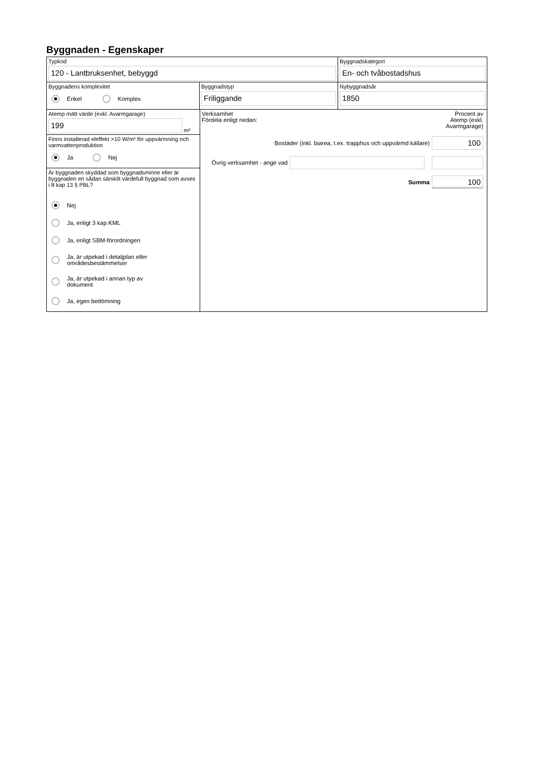Byggnaden - Egenskaper
Typkod
120 - Lantbruksenhet, bebyggd
Byggnadskategori
En- och tvåbostadshus
Byggnadens komplexitet
Enkel Komplex
Byggnadstyp
Friliggande
Nybyggnadsår
1850
Atemp mätt värde (exkl. Avarmgarage)
199
m²
Finns installerad eleffekt >10 W/m² för uppvärmning och varmvattenproduktion
Ja Nej
Är byggnaden skyddad som byggnadsminne eller är byggnaden en sådan särskilt värdefull byggnad som avses i 8 kap 13 § PBL?
Nej
Ja, enligt 3 kap KML
Ja, enligt SBM-förordningen
Ja, är utpekad i detaljplan eller
områdesbestämmelser
Ja, är utpekad i annan typ av
dokument
Ja, egen bedömning
Verksamhet
Fördela enligt nedan:
Procent av Atemp (exkl. Avarmgarage)
Bostäder (inkl. biarea, t.ex. trapphus och uppvärmd källare)
100
Övrig verksamhet - ange vad
Summa
100